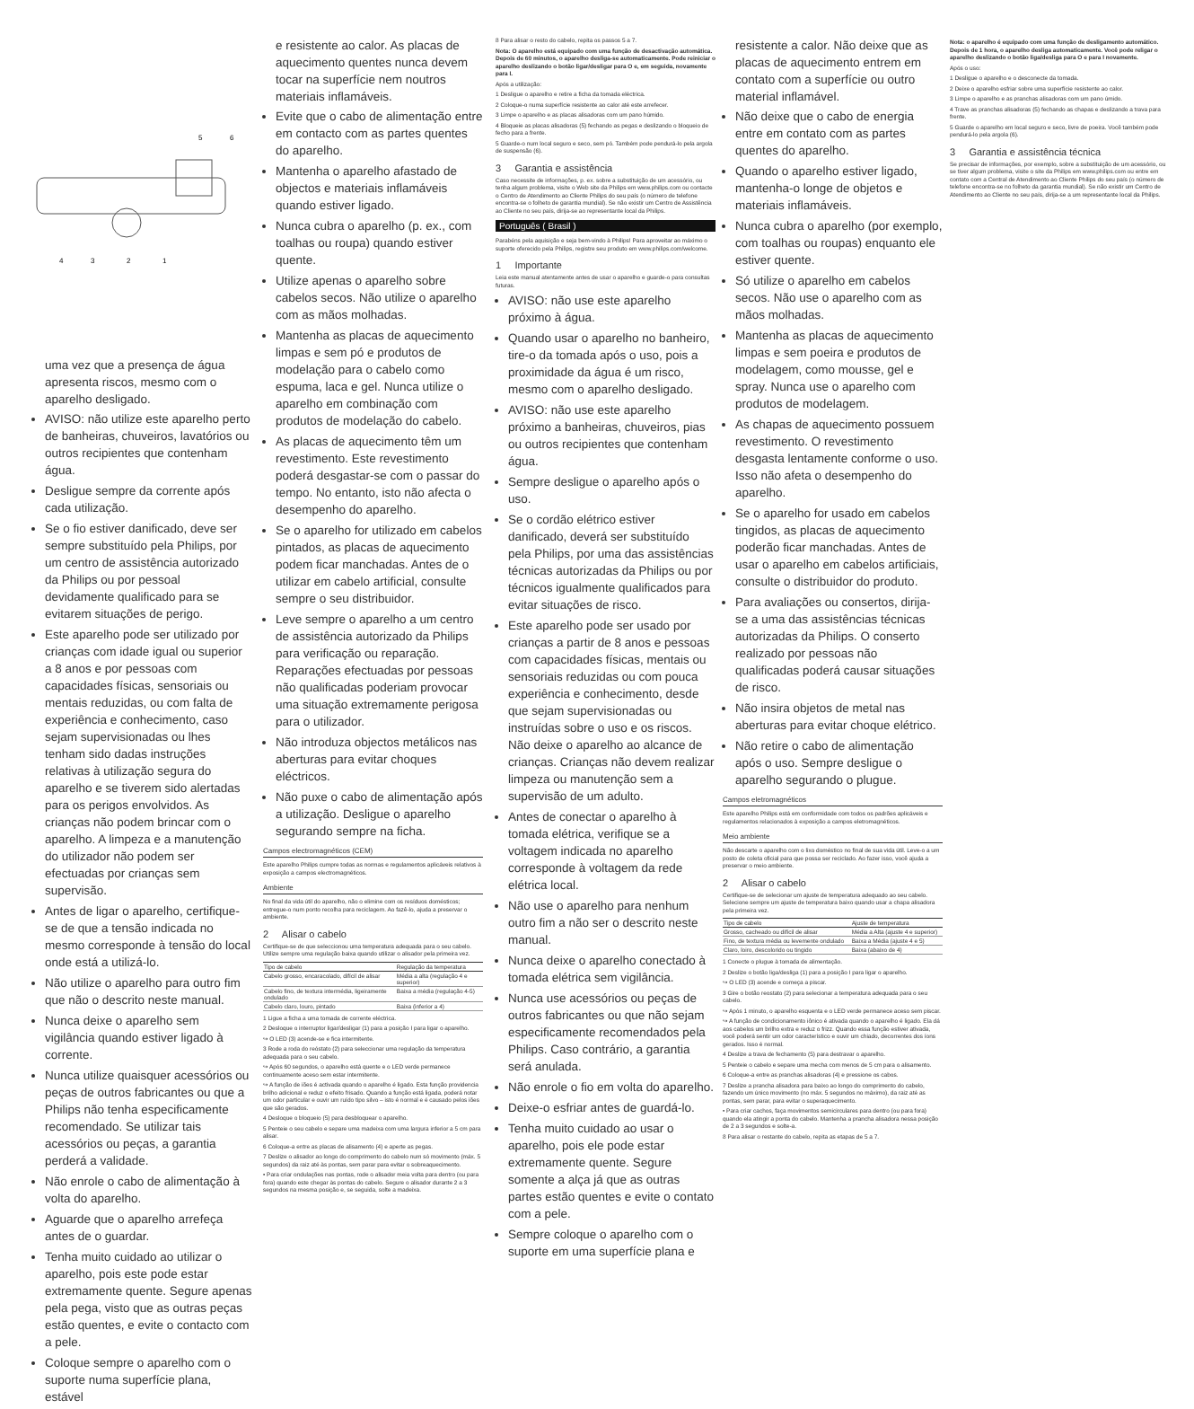5
6
4
3
2
1
uma vez que a presença de água apresenta riscos, mesmo com o aparelho desligado.
AVISO: não utilize este aparelho perto de banheiras, chuveiros, lavatórios ou outros recipientes que contenham água.
Desligue sempre da corrente após cada utilização.
Se o fio estiver danificado, deve ser sempre substituído pela Philips, por um centro de assistência autorizado da Philips ou por pessoal devidamente qualificado para se evitarem situações de perigo.
Este aparelho pode ser utilizado por crianças com idade igual ou superior a 8 anos e por pessoas com capacidades físicas, sensoriais ou mentais reduzidas, ou com falta de experiência e conhecimento, caso sejam supervisionadas ou lhes tenham sido dadas instruções relativas à utilização segura do aparelho e se tiverem sido alertadas para os perigos envolvidos. As crianças não podem brincar com o aparelho. A limpeza e a manutenção do utilizador não podem ser efectuadas por crianças sem supervisão.
Antes de ligar o aparelho, certifique-se de que a tensão indicada no mesmo corresponde à tensão do local onde está a utilizá-lo.
Não utilize o aparelho para outro fim que não o descrito neste manual.
Nunca deixe o aparelho sem vigilância quando estiver ligado à corrente.
Nunca utilize quaisquer acessórios ou peças de outros fabricantes ou que a Philips não tenha especificamente recomendado. Se utilizar tais acessórios ou peças, a garantia perderá a validade.
Não enrole o cabo de alimentação à volta do aparelho.
Aguarde que o aparelho arrefeça antes de o guardar.
Tenha muito cuidado ao utilizar o aparelho, pois este pode estar extremamente quente. Segure apenas pela pega, visto que as outras peças estão quentes, e evite o contacto com a pele.
Coloque sempre o aparelho com o suporte numa superfície plana, estável
e resistente ao calor. As placas de aquecimento quentes nunca devem tocar na superfície nem noutros materiais inflamáveis.
Evite que o cabo de alimentação entre em contacto com as partes quentes do aparelho.
Mantenha o aparelho afastado de objectos e materiais inflamáveis quando estiver ligado.
Nunca cubra o aparelho (p. ex., com toalhas ou roupa) quando estiver quente.
Utilize apenas o aparelho sobre cabelos secos. Não utilize o aparelho com as mãos molhadas.
Mantenha as placas de aquecimento limpas e sem pó e produtos de modelação para o cabelo como espuma, laca e gel. Nunca utilize o aparelho em combinação com produtos de modelação do cabelo.
As placas de aquecimento têm um revestimento. Este revestimento poderá desgastar-se com o passar do tempo. No entanto, isto não afecta o desempenho do aparelho.
Se o aparelho for utilizado em cabelos pintados, as placas de aquecimento podem ficar manchadas. Antes de o utilizar em cabelo artificial, consulte sempre o seu distribuidor.
Leve sempre o aparelho a um centro de assistência autorizado da Philips para verificação ou reparação. Reparações efectuadas por pessoas não qualificadas poderiam provocar uma situação extremamente perigosa para o utilizador.
Não introduza objectos metálicos nas aberturas para evitar choques eléctricos.
Não puxe o cabo de alimentação após a utilização. Desligue o aparelho segurando sempre na ficha.
Campos electromagnéticos (CEM)
Este aparelho Philips cumpre todas as normas e regulamentos aplicáveis relativos à exposição a campos electromagnéticos.
Ambiente
No final da vida útil do aparelho, não o elimine com os resíduos domésticos; entregue-o num ponto recolha para reciclagem. Ao fazê-lo, ajuda a preservar o ambiente.
2 Alisar o cabelo
Certifique-se de que seleccionou uma temperatura adequada para o seu cabelo. Utilize sempre uma regulação baixa quando utilizar o alisador pela primeira vez.
| Tipo de cabelo | Regulação da temperatura |
| --- | --- |
| Cabelo grosso, encaracolado, difícil de alisar | Média a alta (regulação 4 e superior) |
| Cabelo fino, de textura intermédia, ligeiramente ondulado | Baixa a média (regulação 4-5) |
| Cabelo claro, louro, pintado | Baixa (inferior a 4) |
1 Ligue a ficha a uma tomada de corrente eléctrica.
2 Desloque o interruptor ligar/desligar (1) para a posição I para ligar o aparelho.
↪ O LED (3) acende-se e fica intermitente.
3 Rode a roda do reóstato (2) para seleccionar uma regulação da temperatura adequada para o seu cabelo.
↪ Após 60 segundos, o aparelho está quente e o LED verde permanece continuamente aceso sem estar intermitente.
↪ A função de iões é activada quando o aparelho é ligado. Esta função providencia brilho adicional e reduz o efeito frisado. Quando a função está ligada, poderá notar um odor particular e ouvir um ruído tipo silvo – isto é normal e é causado pelos iões que são gerados.
4 Desloque o bloqueio (5) para desbloquear o aparelho.
5 Penteie o seu cabelo e separe uma madeixa com uma largura inferior a 5 cm para alisar.
6 Coloque-a entre as placas de alisamento (4) e aperte as pegas.
7 Deslize o alisador ao longo do comprimento do cabelo num só movimento (máx. 5 segundos) da raiz até às pontas, sem parar para evitar o sobreaquecimento.
• Para criar ondulações nas pontas, rode o alisador meia volta para dentro (ou para fora) quando este chegar às pontas do cabelo. Segure o alisador durante 2 a 3 segundos na mesma posição e, se seguida, solte a madeixa.
8 Para alisar o resto do cabelo, repita os passos 5 a 7.
Nota: O aparelho está equipado com uma função de desactivação automática. Depois de 60 minutos, o aparelho desliga-se automaticamente. Pode reiniciar o aparelho deslizando o botão ligar/desligar para O e, em seguida, novamente para I.
Após a utilização:
1 Desligue o aparelho e retire a ficha da tomada eléctrica.
2 Coloque-o numa superfície resistente ao calor até este arrefecer.
3 Limpe o aparelho e as placas alisadoras com um pano húmido.
4 Bloqueie as placas alisadoras (5) fechando as pegas e deslizando o bloqueio de fecho para a frente.
5 Guarde-o num local seguro e seco, sem pó. Também pode pendurá-lo pela argola de suspensão (6).
3 Garantia e assistência
Caso necessite de informações, p. ex. sobre a substituição de um acessório, ou tenha algum problema, visite o Web site da Philips em www.philips.com ou contacte o Centro de Atendimento ao Cliente Philips do seu país (o número de telefone encontra-se o folheto de garantia mundial). Se não existir um Centro de Assistência ao Cliente no seu país, dirija-se ao representante local da Philips.
Português ( Brasil )
Parabéns pela aquisição e seja bem-vindo à Philips! Para aproveitar ao máximo o suporte oferecido pela Philips, registre seu produto em www.philips.com/welcome.
1 Importante
Leia este manual atentamente antes de usar o aparelho e guarde-o para consultas futuras.
AVISO: não use este aparelho próximo à água.
Quando usar o aparelho no banheiro, tire-o da tomada após o uso, pois a proximidade da água é um risco, mesmo com o aparelho desligado.
AVISO: não use este aparelho próximo a banheiras, chuveiros, pias ou outros recipientes que contenham água.
Sempre desligue o aparelho após o uso.
Se o cordão elétrico estiver danificado, deverá ser substituído pela Philips, por uma das assistências técnicas autorizadas da Philips ou por técnicos igualmente qualificados para evitar situações de risco.
Este aparelho pode ser usado por crianças a partir de 8 anos e pessoas com capacidades físicas, mentais ou sensoriais reduzidas ou com pouca experiência e conhecimento, desde que sejam supervisionadas ou instruídas sobre o uso e os riscos. Não deixe o aparelho ao alcance de crianças. Crianças não devem realizar limpeza ou manutenção sem a supervisão de um adulto.
Antes de conectar o aparelho à tomada elétrica, verifique se a voltagem indicada no aparelho corresponde à voltagem da rede elétrica local.
Não use o aparelho para nenhum outro fim a não ser o descrito neste manual.
Nunca deixe o aparelho conectado à tomada elétrica sem vigilância.
Nunca use acessórios ou peças de outros fabricantes ou que não sejam especificamente recomendados pela Philips. Caso contrário, a garantia será anulada.
Não enrole o fio em volta do aparelho.
Deixe-o esfriar antes de guardá-lo.
Tenha muito cuidado ao usar o aparelho, pois ele pode estar extremamente quente. Segure somente a alça já que as outras partes estão quentes e evite o contato com a pele.
Sempre coloque o aparelho com o suporte em uma superfície plana e
resistente a calor. Não deixe que as placas de aquecimento entrem em contato com a superfície ou outro material inflamável.
Não deixe que o cabo de energia entre em contato com as partes quentes do aparelho.
Quando o aparelho estiver ligado, mantenha-o longe de objetos e materiais inflamáveis.
Nunca cubra o aparelho (por exemplo, com toalhas ou roupas) enquanto ele estiver quente.
Só utilize o aparelho em cabelos secos. Não use o aparelho com as mãos molhadas.
Mantenha as placas de aquecimento limpas e sem poeira e produtos de modelagem, como mousse, gel e spray. Nunca use o aparelho com produtos de modelagem.
As chapas de aquecimento possuem revestimento. O revestimento desgasta lentamente conforme o uso. Isso não afeta o desempenho do aparelho.
Se o aparelho for usado em cabelos tingidos, as placas de aquecimento poderão ficar manchadas. Antes de usar o aparelho em cabelos artificiais, consulte o distribuidor do produto.
Para avaliações ou consertos, dirija-se a uma das assistências técnicas autorizadas da Philips. O conserto realizado por pessoas não qualificadas poderá causar situações de risco.
Não insira objetos de metal nas aberturas para evitar choque elétrico.
Não retire o cabo de alimentação após o uso. Sempre desligue o aparelho segurando o plugue.
Campos eletromagnéticos
Este aparelho Philips está em conformidade com todos os padrões aplicáveis e regulamentos relacionados à exposição a campos eletromagnéticos.
Meio ambiente
Não descarte o aparelho com o lixo doméstico no final de sua vida útil. Leve-o a um posto de coleta oficial para que possa ser reciclado. Ao fazer isso, você ajuda a preservar o meio ambiente.
2 Alisar o cabelo
Certifique-se de selecionar um ajuste de temperatura adequado ao seu cabelo. Selecione sempre um ajuste de temperatura baixo quando usar a chapa alisadora pela primeira vez.
| Tipo de cabelo | Ajuste de temperatura |
| --- | --- |
| Grosso, cacheado ou difícil de alisar | Média a Alta (ajuste 4 e superior) |
| Fino, de textura média ou levemente ondulado | Baixa a Média (ajuste 4 e 5) |
| Claro, loiro, descolorido ou tingido | Baixa (abaixo de 4) |
1 Conecte o plugue à tomada de alimentação.
2 Deslize o botão liga/desliga (1) para a posição I para ligar o aparelho.
↪ O LED (3) acende e começa a piscar.
3 Gire o botão reostato (2) para selecionar a temperatura adequada para o seu cabelo.
↪ Após 1 minuto, o aparelho esquenta e o LED verde permanece aceso sem piscar.
↪ A função de condicionamento iônico é ativada quando o aparelho é ligado. Ela dá aos cabelos um brilho extra e reduz o frizz. Quando essa função estiver ativada, você poderá sentir um odor característico e ouvir um chiado, decorrentes dos íons gerados. Isso é normal.
4 Deslize a trava de fechamento (5) para destravar o aparelho.
5 Penteie o cabelo e separe uma mecha com menos de 5 cm para o alisamento.
6 Coloque-a entre as pranchas alisadoras (4) e pressione os cabos.
7 Deslize a prancha alisadora para baixo ao longo do comprimento do cabelo, fazendo um único movimento (no máx. 5 segundos no máximo), da raiz até as pontas, sem parar, para evitar o superaquecimento.
• Para criar cachos, faça movimentos semicirculares para dentro (ou para fora) quando ela atingir a ponta do cabelo. Mantenha a prancha alisadora nessa posição de 2 a 3 segundos e solte-a.
8 Para alisar o restante do cabelo, repita as etapas de 5 a 7.
Nota: o aparelho é equipado com uma função de desligamento automático. Depois de 1 hora, o aparelho desliga automaticamente. Você pode religar o aparelho deslizando o botão liga/desliga para O e para I novamente.
Após o uso:
1 Desligue o aparelho e o desconecte da tomada.
2 Deixe o aparelho esfriar sobre uma superfície resistente ao calor.
3 Limpe o aparelho e as pranchas alisadoras com um pano úmido.
4 Trave as pranchas alisadoras (5) fechando as chapas e deslizando a trava para frente.
5 Guarde o aparelho em local seguro e seco, livre de poeira. Você também pode pendurá-lo pela argola (6).
3 Garantia e assistência técnica
Se precisar de informações, por exemplo, sobre a substituição de um acessório, ou se tiver algum problema, visite o site da Philips em www.philips.com ou entre em contato com a Central de Atendimento ao Cliente Philips do seu país (o número de telefone encontra-se no folheto da garantia mundial). Se não existir um Centro de Atendimento ao Cliente no seu país, dirija-se a um representante local da Philips.